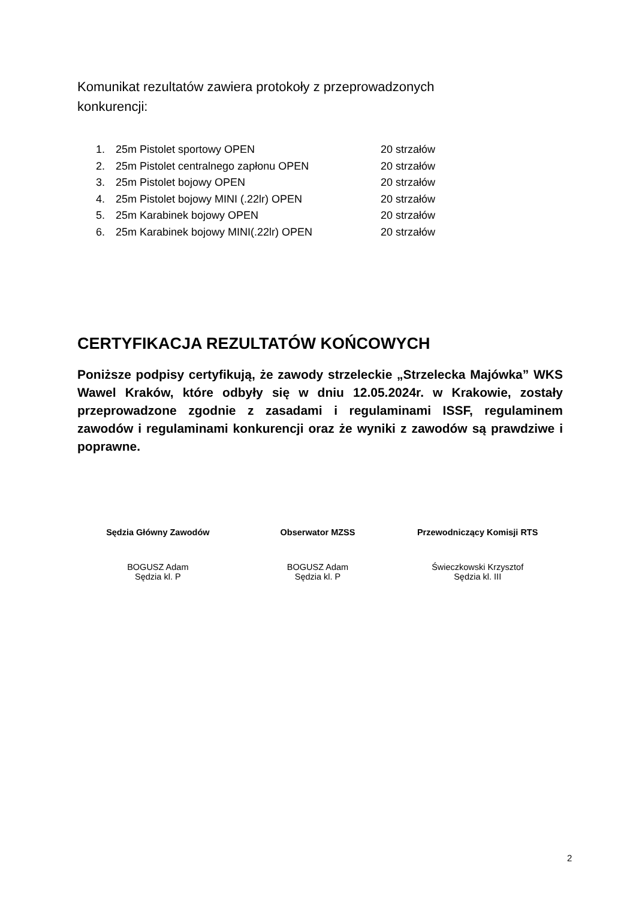Komunikat rezultatów zawiera protokoły z przeprowadzonych konkurencji:
1. 25m Pistolet sportowy OPEN 20 strzałów
2. 25m Pistolet centralnego zapłonu OPEN 20 strzałów
3. 25m Pistolet bojowy OPEN 20 strzałów
4. 25m Pistolet bojowy MINI (.22lr) OPEN 20 strzałów
5. 25m Karabinek bojowy OPEN 20 strzałów
6. 25m Karabinek bojowy MINI(.22lr) OPEN 20 strzałów
CERTYFIKACJA REZULTATÓW KOŃCOWYCH
Poniższe podpisy certyfikują, że zawody strzeleckie „Strzelecka Majówka” WKS Wawel Kraków, które odbyły się w dniu 12.05.2024r. w Krakowie, zostały przeprowadzone zgodnie z zasadami i regulaminami ISSF, regulaminem zawodów i regulaminami konkurencji oraz że wyniki z zawodów są prawdziwe i poprawne.
Sędzia Główny Zawodów
BOGUSZ Adam
Sędzia kl. P
Obserwator MZSS
BOGUSZ Adam
Sędzia kl. P
Przewodniczący Komisji RTS
Świeczkowski Krzysztof
Sędzia kl. III
2